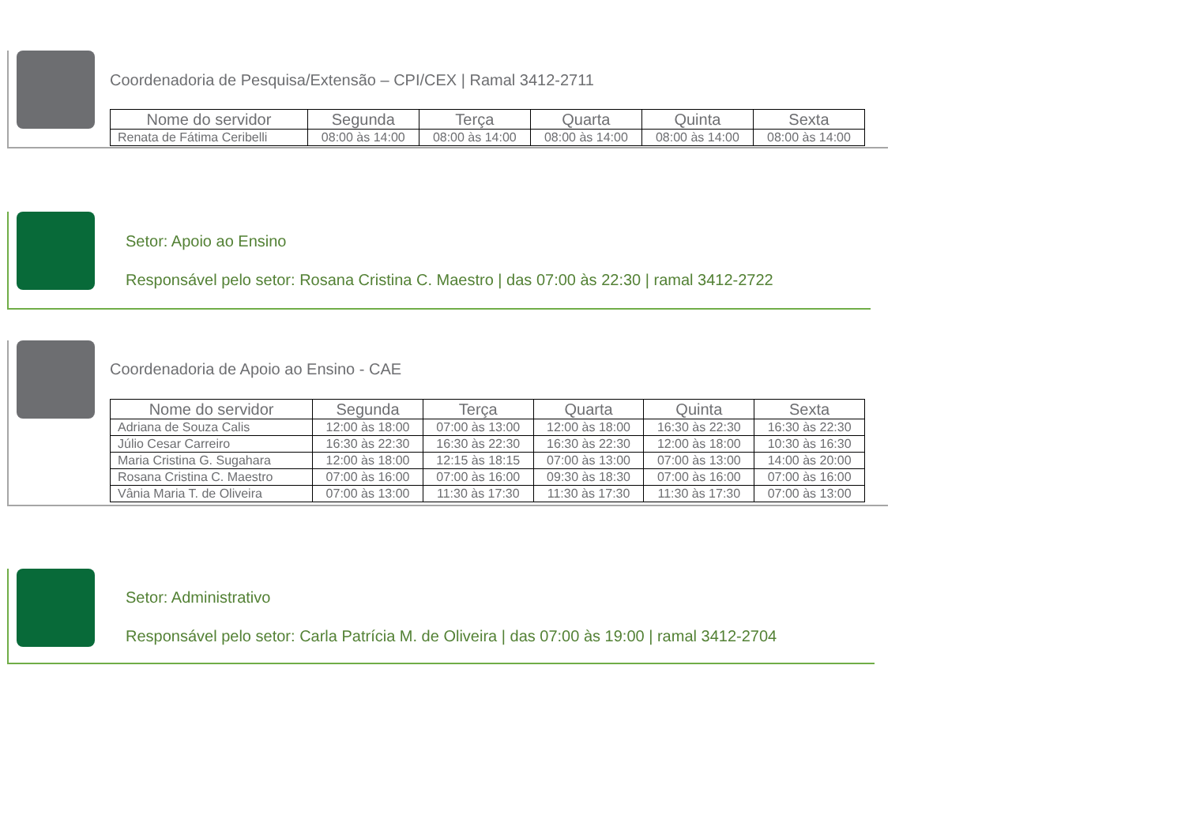Coordenadoria de Pesquisa/Extensão – CPI/CEX | Ramal 3412-2711
| Nome do servidor | Segunda | Terça | Quarta | Quinta | Sexta |
| --- | --- | --- | --- | --- | --- |
| Renata de Fátima Ceribelli | 08:00 às 14:00 | 08:00 às 14:00 | 08:00 às 14:00 | 08:00 às 14:00 | 08:00 às 14:00 |
Setor: Apoio ao Ensino
Responsável pelo setor: Rosana Cristina C. Maestro | das 07:00 às 22:30 | ramal 3412-2722
Coordenadoria de Apoio ao Ensino - CAE
| Nome do servidor | Segunda | Terça | Quarta | Quinta | Sexta |
| --- | --- | --- | --- | --- | --- |
| Adriana de Souza Calis | 12:00 às 18:00 | 07:00 às 13:00 | 12:00 às 18:00 | 16:30 às 22:30 | 16:30 às 22:30 |
| Júlio Cesar Carreiro | 16:30 às 22:30 | 16:30 às 22:30 | 16:30 às 22:30 | 12:00 às 18:00 | 10:30 às 16:30 |
| Maria Cristina G. Sugahara | 12:00 às 18:00 | 12:15 às 18:15 | 07:00 às 13:00 | 07:00 às 13:00 | 14:00 às 20:00 |
| Rosana Cristina C. Maestro | 07:00 às 16:00 | 07:00 às 16:00 | 09:30 às 18:30 | 07:00 às 16:00 | 07:00 às 16:00 |
| Vânia Maria T. de Oliveira | 07:00 às 13:00 | 11:30 às 17:30 | 11:30 às 17:30 | 11:30 às 17:30 | 07:00 às 13:00 |
Setor: Administrativo
Responsável pelo setor: Carla Patrícia M. de Oliveira | das 07:00 às 19:00 | ramal 3412-2704